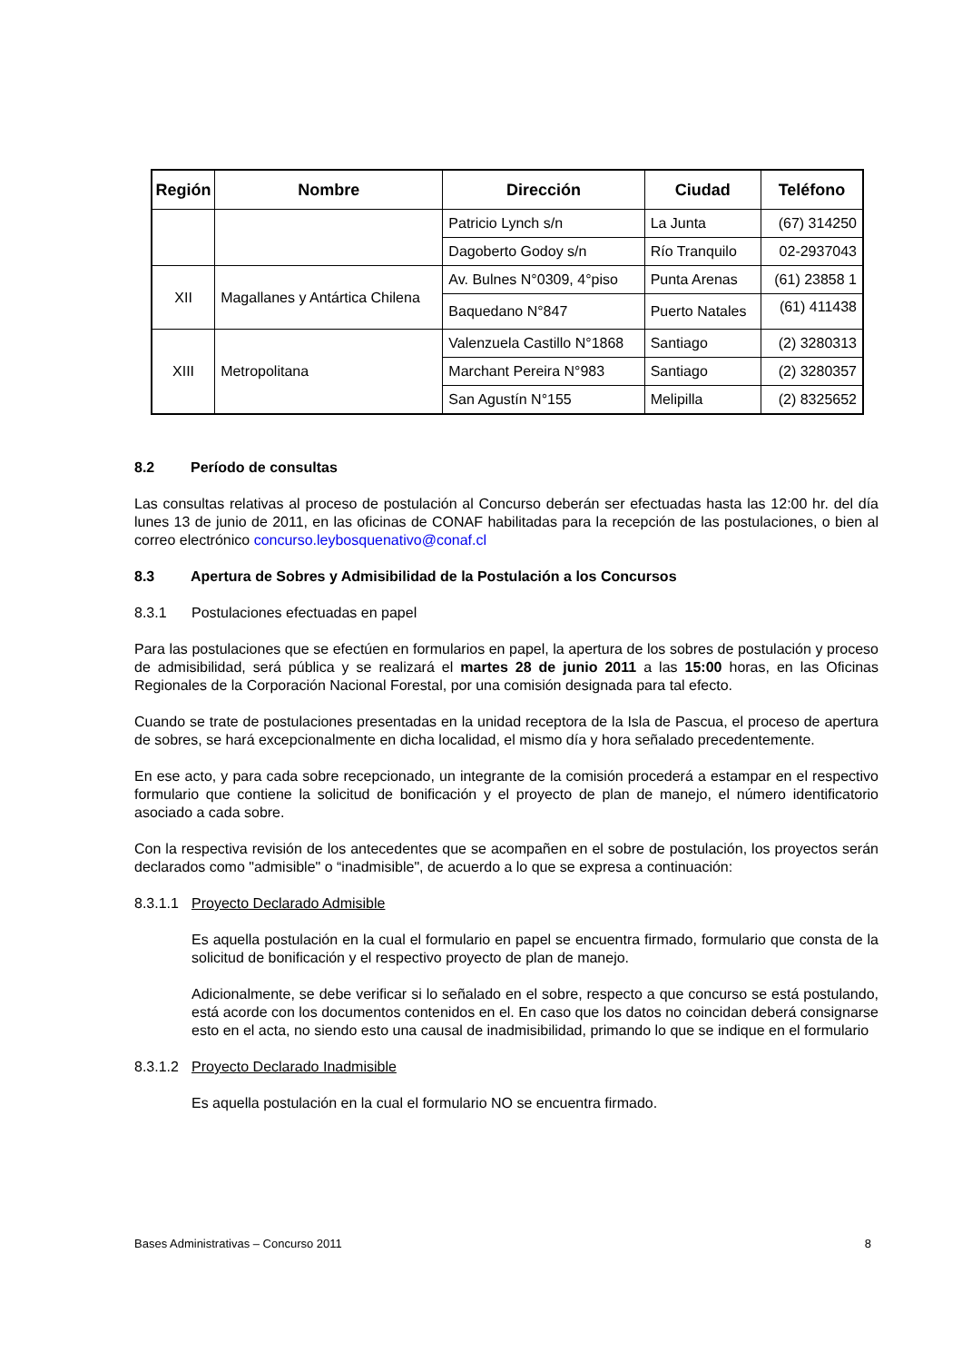| Región | Nombre | Dirección | Ciudad | Teléfono |
| --- | --- | --- | --- | --- |
| | | Patricio Lynch s/n | La Junta | (67) 314250 |
| | | Dagoberto Godoy s/n | Río Tranquilo | 02-2937043 |
| XII | Magallanes y Antártica Chilena | Av. Bulnes N°0309, 4°piso | Punta Arenas | (61) 23858 1 |
| | | Baquedano N°847 | Puerto Natales | (61) 411438 |
| XIII | Metropolitana | Valenzuela Castillo N°1868 | Santiago | (2) 3280313 |
| | | Marchant Pereira N°983 | Santiago | (2) 3280357 |
| | | San Agustín N°155 | Melipilla | (2) 8325652 |
8.2 Período de consultas
Las consultas relativas al proceso de postulación al Concurso deberán ser efectuadas hasta las 12:00 hr. del día lunes 13 de junio de 2011, en las oficinas de CONAF habilitadas para la recepción de las postulaciones, o bien al correo electrónico concurso.leybosquenativo@conaf.cl
8.3 Apertura de Sobres y Admisibilidad de la Postulación a los Concursos
8.3.1 Postulaciones efectuadas en papel
Para las postulaciones que se efectúen en formularios en papel, la apertura de los sobres de postulación y proceso de admisibilidad, será pública y se realizará el martes 28 de junio 2011 a las 15:00 horas, en las Oficinas Regionales de la Corporación Nacional Forestal, por una comisión designada para tal efecto.
Cuando se trate de postulaciones presentadas en la unidad receptora de la Isla de Pascua, el proceso de apertura de sobres, se hará excepcionalmente en dicha localidad, el mismo día y hora señalado precedentemente.
En ese acto, y para cada sobre recepcionado, un integrante de la comisión procederá a estampar en el respectivo formulario que contiene la solicitud de bonificación y el proyecto de plan de manejo, el número identificatorio asociado a cada sobre.
Con la respectiva revisión de los antecedentes que se acompañen en el sobre de postulación, los proyectos serán declarados como "admisible" o “inadmisible", de acuerdo a lo que se expresa a continuación:
8.3.1.1 Proyecto Declarado Admisible
Es aquella postulación en la cual el formulario en papel se encuentra firmado, formulario que consta de la solicitud de bonificación y el respectivo proyecto de plan de manejo.
Adicionalmente, se debe verificar si lo señalado en el sobre, respecto a que concurso se está postulando, está acorde con los documentos contenidos en el. En caso que los datos no coincidan deberá consignarse esto en el acta, no siendo esto una causal de inadmisibilidad, primando lo que se indique en el formulario
8.3.1.2 Proyecto Declarado Inadmisible
Es aquella postulación en la cual el formulario NO se encuentra firmado.
Bases Administrativas – Concurso 2011 8